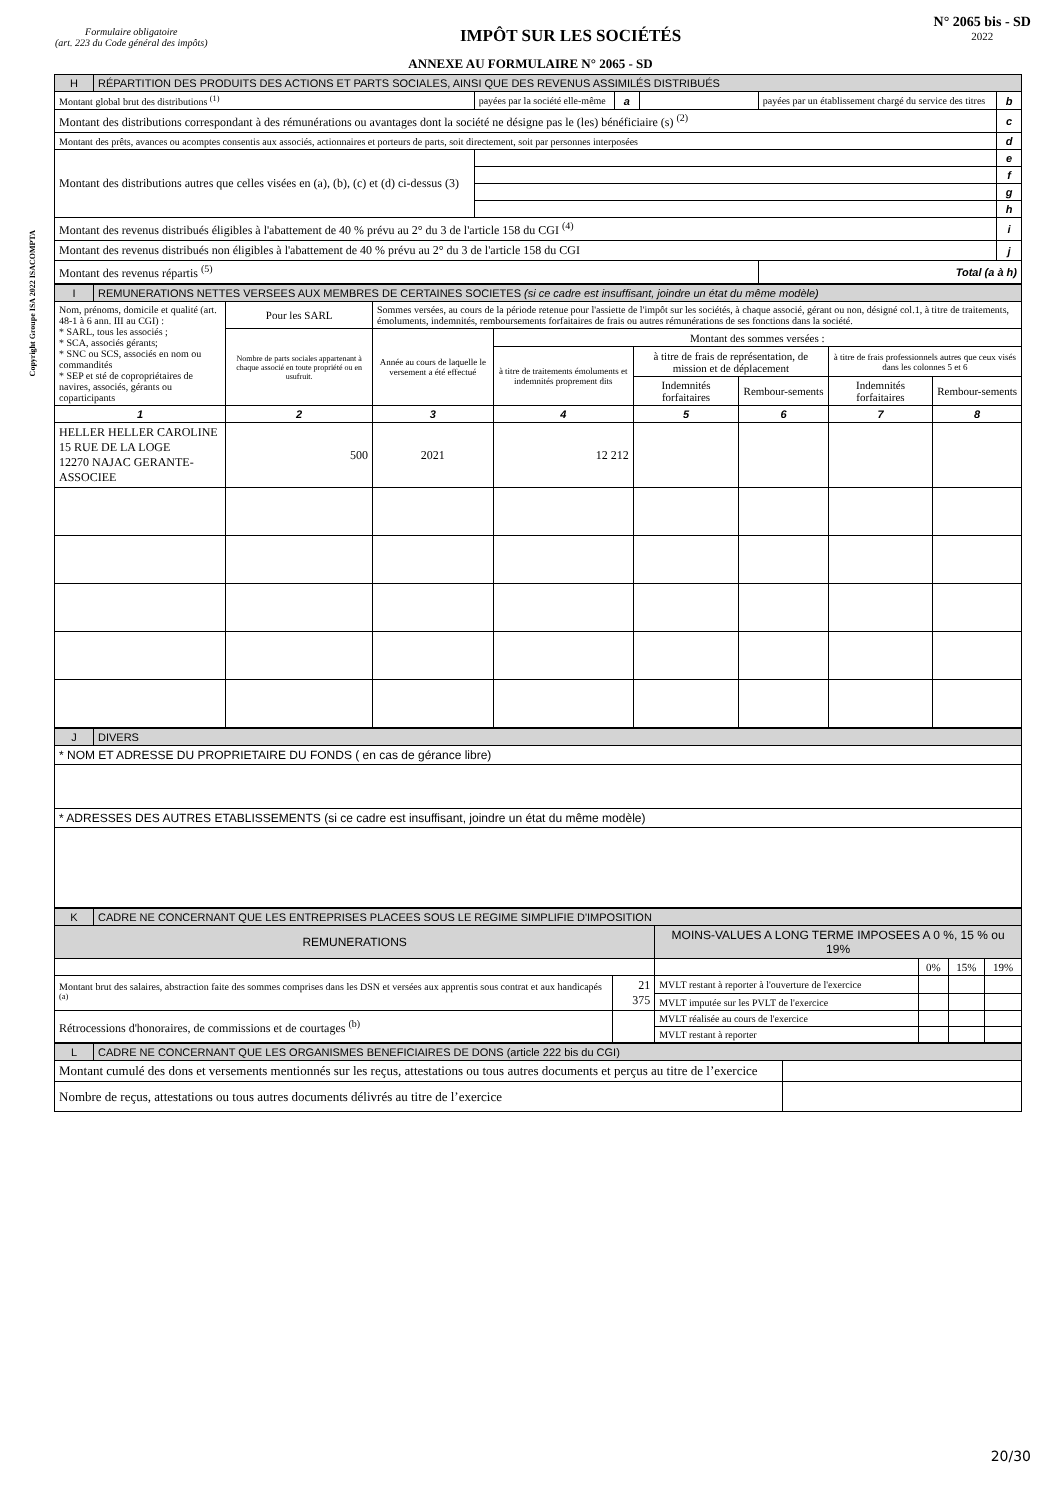Formulaire obligatoire
(art. 223 du Code général des impôts)
IMPÔT SUR LES SOCIÉTÉS
N° 2065 bis - SD
2022
ANNEXE AU FORMULAIRE N° 2065 - SD
Copyright Groupe ISA 2022 ISACOMPTA
| H | RÉPARTITION DES PRODUITS DES ACTIONS ET PARTS SOCIALES, AINSI QUE DES REVENUS ASSIMILÉS DISTRIBUÉS | | | | | |
| Montant global brut des distributions <sup>(1)</sup> | | payées par la société elle-même | a | | payées par un établissement chargé du service des titres | b |
| Montant des distributions correspondant à des rémunérations ou avantages dont la société ne désigne pas le (les) bénéficiaire (s) <sup>(2)</sup> | | | | | | c |
| Montant des prêts, avances ou acomptes consentis aux associés, actionnaires et porteurs de parts, soit directement, soit par personnes interposées | | | | | | d |
| Montant des distributions autres que celles visées en (a), (b), (c) et (d) ci-dessus (3) | | | | | | e |
| | | | | | | f |
| | | | | | | g |
| | | | | | | h |
| Montant des revenus distribués éligibles à l'abattement de 40 % prévu au 2° du 3 de l'article 158 du CGI <sup>(4)</sup> | | | | | | i |
| Montant des revenus distribués non éligibles à l'abattement de 40 % prévu au 2° du 3 de l'article 158 du CGI | | | | | | j |
| Montant des revenus répartis <sup>(5)</sup> | | | | | Total (a à h) | |
| I | REMUNERATIONS NETTES VERSEES AUX MEMBRES DE CERTAINES SOCIETES (si ce cadre est insuffisant, joindre un état du même modèle) | | | | | | | |
| Nom, prénoms, domicile et qualité (art. 48-1 à 6 ann. III au CGI) : * SARL, tous les associés ; * SCA, associés gérants; * SNC ou SCS, associés en nom ou commandités * SEP et sté de copropriétaires de navires, associés, gérants ou coparticipants | | Pour les SARL | Sommes versées, au cours de la période retenue pour l'assiette de l'impôt sur les sociétés, à chaque associé, gérant ou non, désigné col.1, à titre de traitements, émoluments, indemnités, remboursements forfaitaires de frais ou autres rémunérations de ses fonctions dans la société. | | | | | |
| | | Nombre de parts sociales appartenant à chaque associé en toute propriété ou en usufruit. | Année au cours de laquelle le versement a été effectué | Montant des sommes versées : | | | | |
| | | | | à titre de traitements émoluments et indemnités proprement dits | à titre de frais de représentation, de mission et de déplacement | | à titre de frais professionnels autres que ceux visés dans les colonnes 5 et 6 | |
| | | | | | Indemnités forfaitaires | Rembour-sements | Indemnités forfaitaires | Rembour-sements |
| 1 | | 2 | 3 | 4 | 5 | 6 | 7 | 8 |
| HELLER HELLER CAROLINE 15 RUE DE LA LOGE 12270 NAJAC GERANTE-ASSOCIEE | | 500 | 2021 | 12 212 | | | | |
| J | DIVERS |
| * NOM ET ADRESSE DU PROPRIETAIRE DU FONDS ( en cas de gérance libre) | |
| * ADRESSES DES AUTRES ETABLISSEMENTS (si ce cadre est insuffisant, joindre un état du même modèle) | |
| K | CADRE NE CONCERNANT QUE LES ENTREPRISES PLACEES SOUS LE REGIME SIMPLIFIE D'IMPOSITION | | | | | |
| REMUNERATIONS | | | MOINS-VALUES A LONG TERME IMPOSEES A 0 %, 15 % ou 19% | | | |
| | | | | 0% | 15% | 19% |
| Montant brut des salaires, abstraction faite des sommes comprises dans les DSN et versées aux apprentis sous contrat et aux handicapés <sup>(a)</sup> | | 21 375 | MVLT restant à reporter à l'ouverture de l'exercice | | | |
| | | | MVLT imputée sur les PVLT de l'exercice | | | |
| Rétrocessions d'honoraires, de commissions et de courtages <sup>(b)</sup> | | | MVLT réalisée au cours de l'exercice | | | |
| | | | MVLT restant à reporter | | | |
| L | CADRE NE CONCERNANT QUE LES ORGANISMES BENEFICIAIRES DE DONS (article 222 bis du CGI) | |
| Montant cumulé des dons et versements mentionnés sur les reçus, attestations ou tous autres documents et perçus au titre de l’exercice | | |
| Nombre de reçus, attestations ou tous autres documents délivrés au titre de l’exercice | | |
20/30